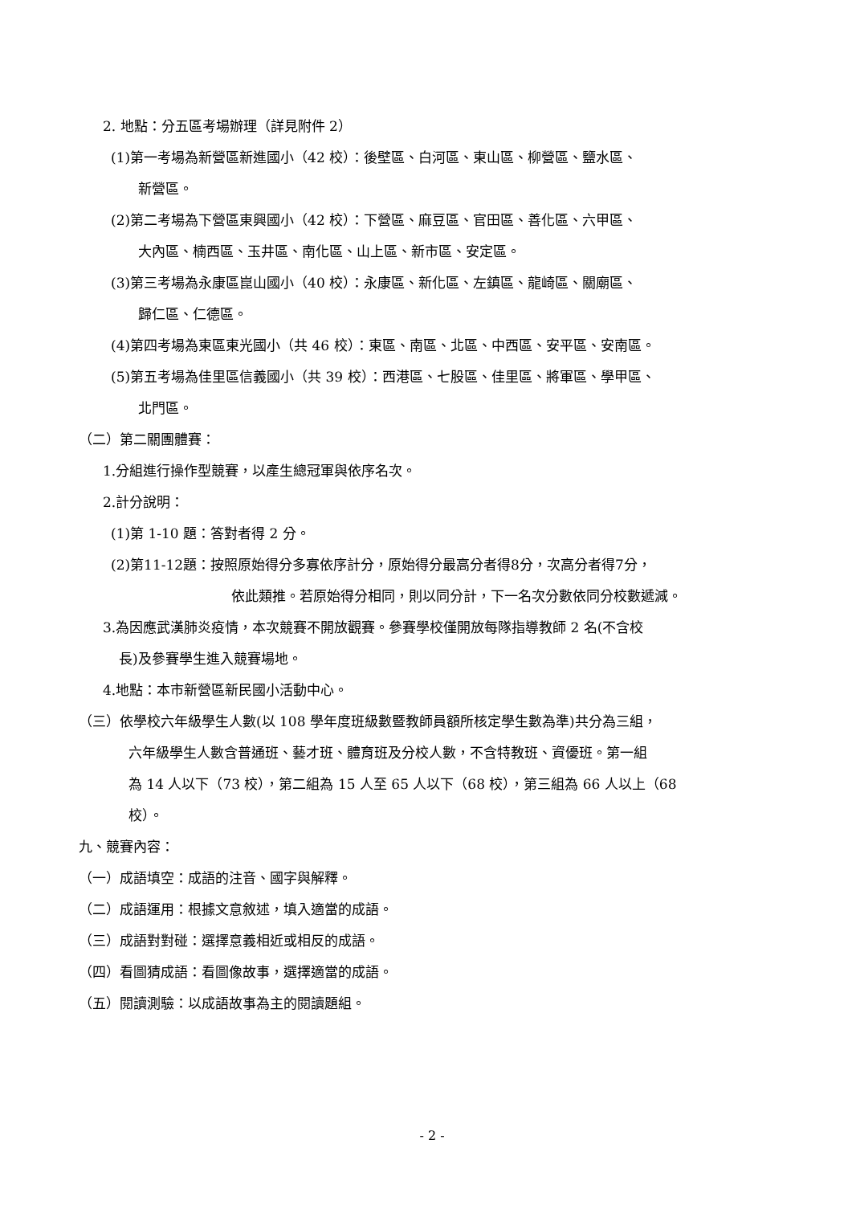2. 地點：分五區考場辦理（詳見附件 2）
(1)第一考場為新營區新進國小（42 校）：後壁區、白河區、東山區、柳營區、鹽水區、
新營區。
(2)第二考場為下營區東興國小（42 校）：下營區、麻豆區、官田區、善化區、六甲區、
大內區、楠西區、玉井區、南化區、山上區、新市區、安定區。
(3)第三考場為永康區崑山國小（40 校）：永康區、新化區、左鎮區、龍崎區、關廟區、
歸仁區、仁德區。
(4)第四考場為東區東光國小（共 46 校）：東區、南區、北區、中西區、安平區、安南區。
(5)第五考場為佳里區信義國小（共 39 校）：西港區、七股區、佳里區、將軍區、學甲區、
北門區。
（二）第二關團體賽：
1.分組進行操作型競賽，以產生總冠軍與依序名次。
2.計分說明：
(1)第 1-10 題：答對者得 2 分。
(2)第11-12題：按照原始得分多寡依序計分，原始得分最高分者得8分，次高分者得7分，
依此類推。若原始得分相同，則以同分計，下一名次分數依同分校數遞減。
3.為因應武漢肺炎疫情，本次競賽不開放觀賽。參賽學校僅開放每隊指導教師 2 名(不含校
長)及參賽學生進入競賽場地。
4.地點：本市新營區新民國小活動中心。
（三）依學校六年級學生人數(以 108 學年度班級數暨教師員額所核定學生數為準)共分為三組，
六年級學生人數含普通班、藝才班、體育班及分校人數，不含特教班、資優班。第一組
為 14 人以下（73 校），第二組為 15 人至 65 人以下（68 校），第三組為 66 人以上（68
校）。
九、競賽內容：
（一）成語填空：成語的注音、國字與解釋。
（二）成語運用：根據文意敘述，填入適當的成語。
（三）成語對對碰：選擇意義相近或相反的成語。
（四）看圖猜成語：看圖像故事，選擇適當的成語。
（五）閱讀測驗：以成語故事為主的閱讀題組。
- 2 -